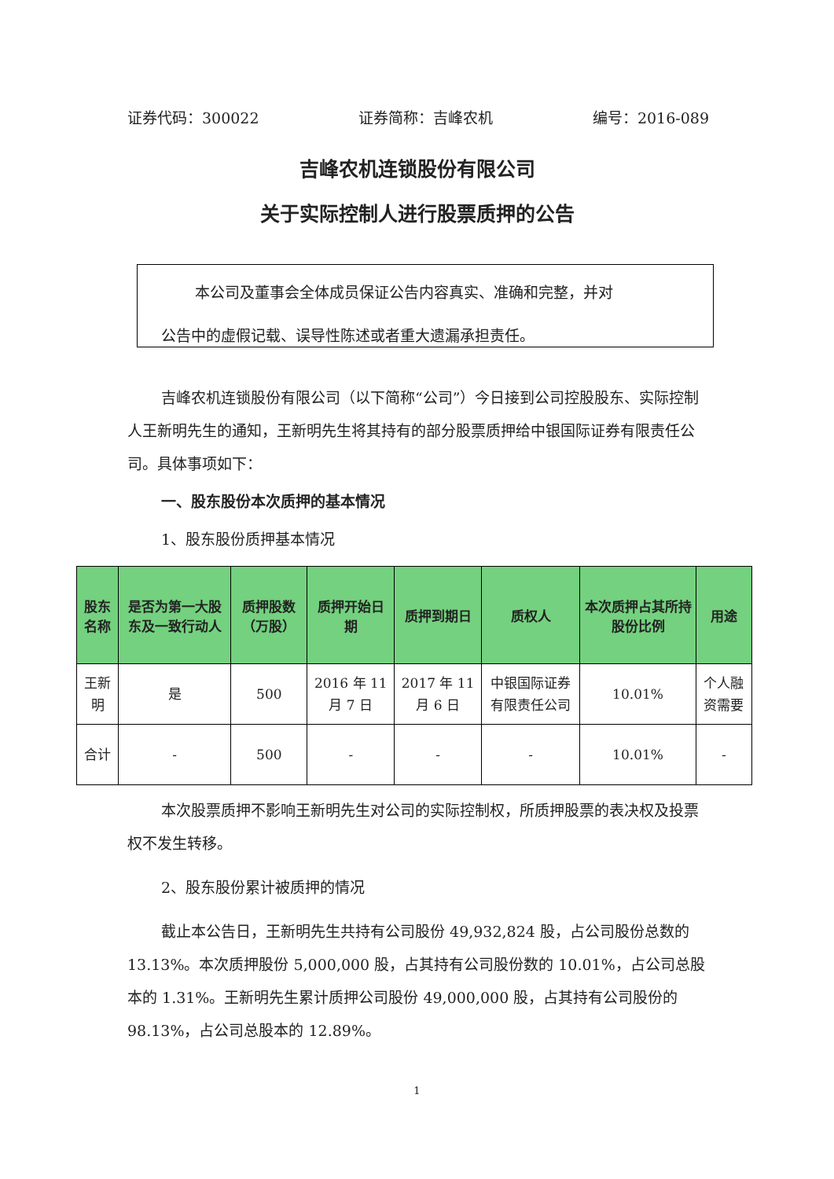证券代码：300022 证券简称：吉峰农机 编号：2016-089
吉峰农机连锁股份有限公司
关于实际控制人进行股票质押的公告
本公司及董事会全体成员保证公告内容真实、准确和完整，并对
公告中的虚假记载、误导性陈述或者重大遗漏承担责任。
吉峰农机连锁股份有限公司（以下简称“公司”）今日接到公司控股股东、实际控制人王新明先生的通知，王新明先生将其持有的部分股票质押给中银国际证券有限责任公司。具体事项如下：
一、股东股份本次质押的基本情况
1、股东股份质押基本情况
| 股东名称 | 是否为第一大股东及一致行动人 | 质押股数（万股） | 质押开始日期 | 质押到期日 | 质权人 | 本次质押占其所持股份比例 | 用途 |
| --- | --- | --- | --- | --- | --- | --- | --- |
| 王新明 | 是 | 500 | 2016 年 11 月 7 日 | 2017 年 11 月 6 日 | 中银国际证券有限责任公司 | 10.01% | 个人融资需要 |
| 合计 | - | 500 | - | - | - | 10.01% | - |
本次股票质押不影响王新明先生对公司的实际控制权，所质押股票的表决权及投票权不发生转移。
2、股东股份累计被质押的情况
截止本公告日，王新明先生共持有公司股份 49,932,824 股，占公司股份总数的 13.13%。本次质押股份 5,000,000 股，占其持有公司股份数的 10.01%，占公司总股本的 1.31%。王新明先生累计质押公司股份 49,000,000 股，占其持有公司股份的 98.13%，占公司总股本的 12.89%。
1